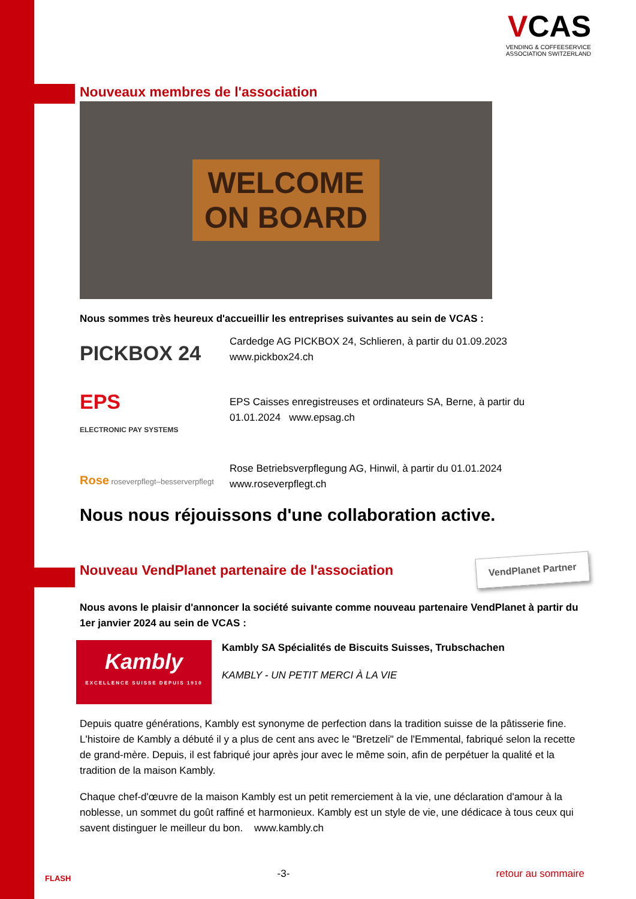VCAS
VENDING & COFFEESERVICE
ASSOCIATION SWITZERLAND
Nouveaux membres de l'association
WELCOME
ON BOARD
Nous sommes très heureux d'accueillir les entreprises suivantes au sein de VCAS :
PICKBOX 24
Cardedge AG PICKBOX 24, Schlieren, à partir du 01.09.2023
www.pickbox24.ch
EPS
ELECTRONIC PAY SYSTEMS
EPS Caisses enregistreuses et ordinateurs SA, Berne, à partir du
01.01.2024 www.epsag.ch
Rose roseverpflegt–besserverpflegt
Rose Betriebsverpflegung AG, Hinwil, à partir du 01.01.2024
www.roseverpflegt.ch
Nous nous réjouissons d'une collaboration active.
Nouveau VendPlanet partenaire de l'association
VendPlanet Partner
Nous avons le plaisir d'annoncer la société suivante comme nouveau partenaire VendPlanet à partir du 1er janvier 2024 au sein de VCAS :
Kambly
EXCELLENCE SUISSE DEPUIS 1910
Kambly SA Spécialités de Biscuits Suisses, Trubschachen
KAMBLY - UN PETIT MERCI À LA VIE
Depuis quatre générations, Kambly est synonyme de perfection dans la tradition suisse de la pâtisserie fine. L'histoire de Kambly a débuté il y a plus de cent ans avec le "Bretzeli" de l'Emmental, fabriqué selon la recette de grand-mère. Depuis, il est fabriqué jour après jour avec le même soin, afin de perpétuer la qualité et la tradition de la maison Kambly.
Chaque chef-d'œuvre de la maison Kambly est un petit remerciement à la vie, une déclaration d'amour à la noblesse, un sommet du goût raffiné et harmonieux. Kambly est un style de vie, une dédicace à tous ceux qui savent distinguer le meilleur du bon. www.kambly.ch
FLASH -3- retour au sommaire